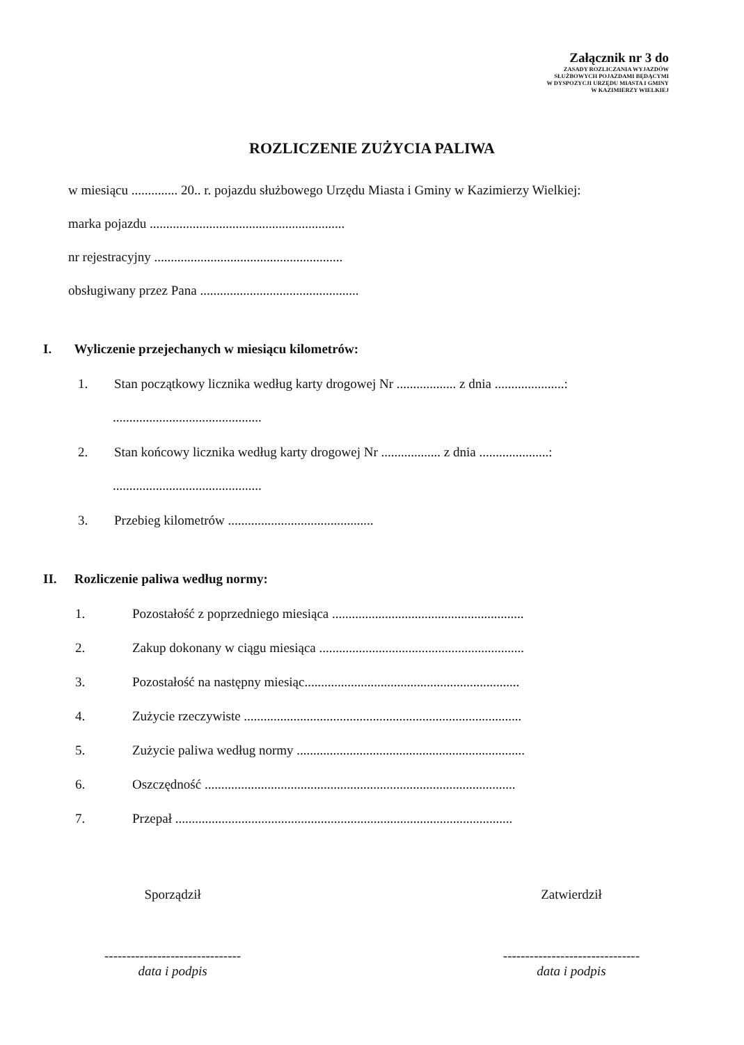Załącznik nr 3 do
ZASADY ROZLICZANIA WYJAZDÓW
SŁUŻBOWYCH POJAZDAMI BĘDĄCYMI
W DYSPOZYCJI URZĘDU MIASTA I GMINY
W KAZIMIERZY WIELKIEJ
ROZLICZENIE ZUŻYCIA PALIWA
w miesiącu .............. 20.. r. pojazdu służbowego Urzędu Miasta i Gminy w Kazimierzy Wielkiej:
marka pojazdu ...........................................................
nr rejestracyjny .........................................................
obsługiwany przez Pana ................................................
I. Wyliczenie przejechanych w miesiącu kilometrów:
1. Stan początkowy licznika według karty drogowej Nr .................. z dnia .....................:
.............................................
2. Stan końcowy licznika według karty drogowej Nr .................. z dnia .....................:
.............................................
3. Przebieg kilometrów ............................................
II. Rozliczenie paliwa według normy:
1. Pozostałość z poprzedniego miesiąca ..........................................................
2. Zakup dokonany w ciągu miesiąca ..............................................................
3. Pozostałość na następny miesiąc.................................................................
4. Zużycie rzeczywiste ....................................................................................
5. Zużycie paliwa według normy .....................................................................
6. Oszczędność ..............................................................................................
7. Przepał ......................................................................................................
Sporządził
-------------------------------
data i podpis
Zatwierdził
-------------------------------
data i podpis